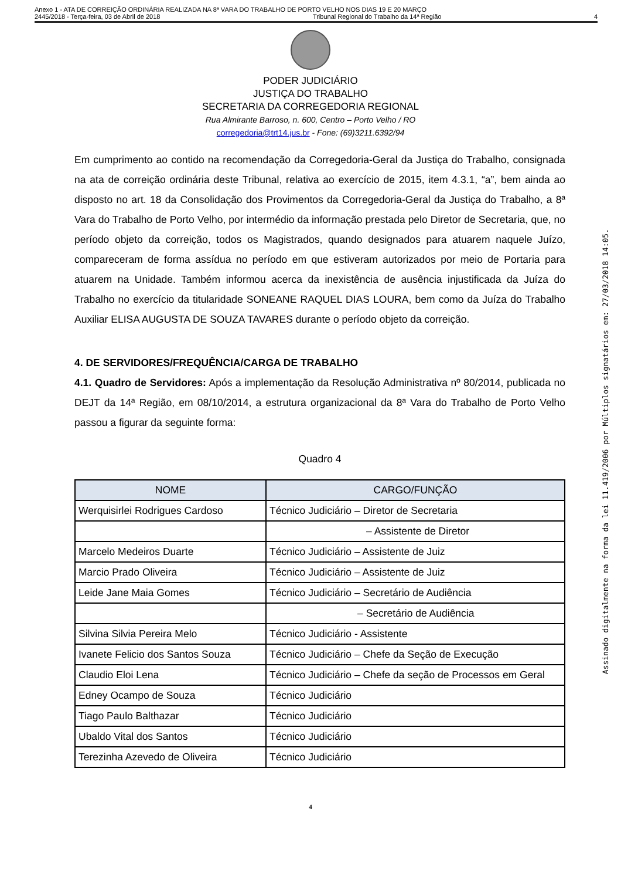Anexo 1 - ATA DE CORREIÇÃO ORDINÁRIA REALIZADA NA 8ª VARA DO TRABALHO DE PORTO VELHO NOS DIAS 19 E 20 MARÇO
2445/2018 - Terça-feira, 03 de Abril de 2018 Tribunal Regional do Trabalho da 14ª Região 4
PODER JUDICIÁRIO
JUSTIÇA DO TRABALHO
SECRETARIA DA CORREGEDORIA REGIONAL
Rua Almirante Barroso, n. 600, Centro – Porto Velho / RO
corregedoria@trt14.jus.br - Fone: (69)3211.6392/94
Em cumprimento ao contido na recomendação da Corregedoria-Geral da Justiça do Trabalho, consignada na ata de correição ordinária deste Tribunal, relativa ao exercício de 2015, item 4.3.1, “a”, bem ainda ao disposto no art. 18 da Consolidação dos Provimentos da Corregedoria-Geral da Justiça do Trabalho, a 8ª Vara do Trabalho de Porto Velho, por intermédio da informação prestada pelo Diretor de Secretaria, que, no período objeto da correição, todos os Magistrados, quando designados para atuarem naquele Juízo, compareceram de forma assídua no período em que estiveram autorizados por meio de Portaria para atuarem na Unidade. Também informou acerca da inexistência de ausência injustificada da Juíza do Trabalho no exercício da titularidade SONEANE RAQUEL DIAS LOURA, bem como da Juíza do Trabalho Auxiliar ELISA AUGUSTA DE SOUZA TAVARES durante o período objeto da correição.
4. DE SERVIDORES/FREQUÊNCIA/CARGA DE TRABALHO
4.1. Quadro de Servidores: Após a implementação da Resolução Administrativa nº 80/2014, publicada no DEJT da 14ª Região, em 08/10/2014, a estrutura organizacional da 8ª Vara do Trabalho de Porto Velho passou a figurar da seguinte forma:
Quadro 4
| NOME | CARGO/FUNÇÃO |
| --- | --- |
| Werquisirlei Rodrigues Cardoso | Técnico Judiciário – Diretor de Secretaria |
| | – Assistente de Diretor |
| Marcelo Medeiros Duarte | Técnico Judiciário – Assistente de Juiz |
| Marcio Prado Oliveira | Técnico Judiciário – Assistente de Juiz |
| Leide Jane Maia Gomes | Técnico Judiciário – Secretário de Audiência |
| | – Secretário de Audiência |
| Silvina Silvia Pereira Melo | Técnico Judiciário - Assistente |
| Ivanete Felicio dos Santos Souza | Técnico Judiciário – Chefe da Seção de Execução |
| Claudio Eloi Lena | Técnico Judiciário – Chefe da seção de Processos em Geral |
| Edney Ocampo de Souza | Técnico Judiciário |
| Tiago Paulo Balthazar | Técnico Judiciário |
| Ubaldo Vital dos Santos | Técnico Judiciário |
| Terezinha Azevedo de Oliveira | Técnico Judiciário |
4
Assinado digitalmente na forma da lei 11.419/2006 por Múltiplos signatários em: 27/03/2018 14:05.